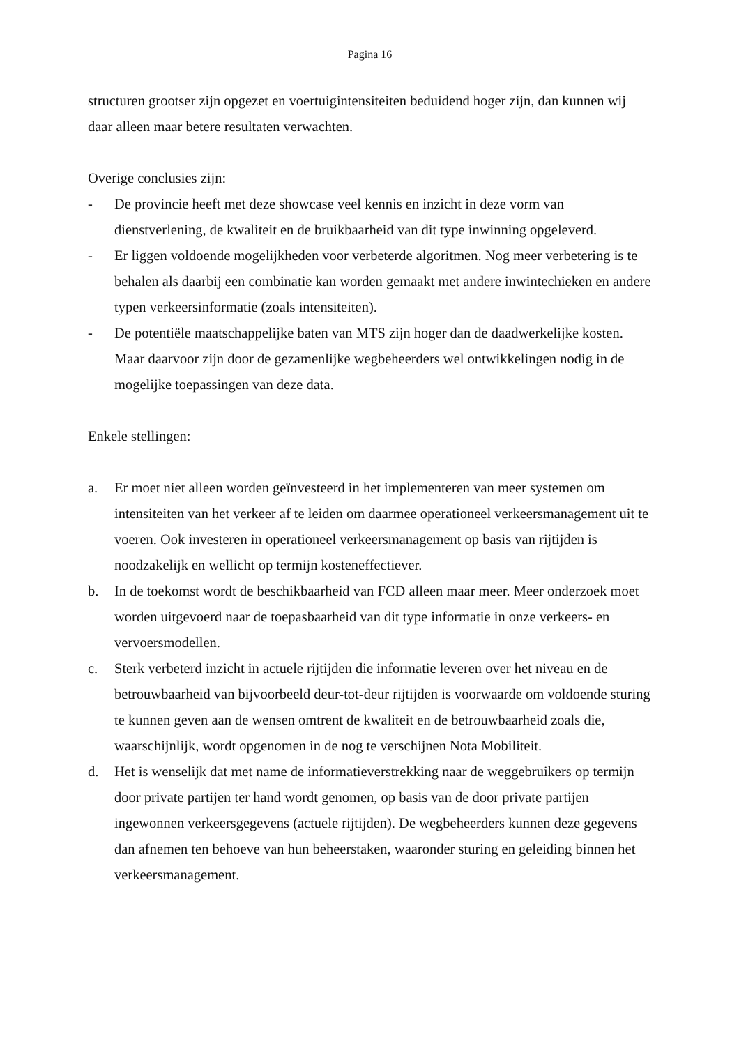Pagina 16
structuren grootser zijn opgezet en voertuigintensiteiten beduidend hoger zijn, dan kunnen wij daar alleen maar betere resultaten verwachten.
Overige conclusies zijn:
- De provincie heeft met deze showcase veel kennis en inzicht in deze vorm van dienstverlening, de kwaliteit en de bruikbaarheid van dit type inwinning opgeleverd.
- Er liggen voldoende mogelijkheden voor verbeterde algoritmen. Nog meer verbetering is te behalen als daarbij een combinatie kan worden gemaakt met andere inwintechieken en andere typen verkeersinformatie (zoals intensiteiten).
- De potentiële maatschappelijke baten van MTS zijn hoger dan de daadwerkelijke kosten. Maar daarvoor zijn door de gezamenlijke wegbeheerders wel ontwikkelingen nodig in de mogelijke toepassingen van deze data.
Enkele stellingen:
a. Er moet niet alleen worden geïnvesteerd in het implementeren van meer systemen om intensiteiten van het verkeer af te leiden om daarmee operationeel verkeersmanagement uit te voeren. Ook investeren in operationeel verkeersmanagement op basis van rijtijden is noodzakelijk en wellicht op termijn kosteneffectiever.
b. In de toekomst wordt de beschikbaarheid van FCD alleen maar meer. Meer onderzoek moet worden uitgevoerd naar de toepasbaarheid van dit type informatie in onze verkeers- en vervoersmodellen.
c. Sterk verbeterd inzicht in actuele rijtijden die informatie leveren over het niveau en de betrouwbaarheid van bijvoorbeeld deur-tot-deur rijtijden is voorwaarde om voldoende sturing te kunnen geven aan de wensen omtrent de kwaliteit en de betrouwbaarheid zoals die, waarschijnlijk, wordt opgenomen in de nog te verschijnen Nota Mobiliteit.
d. Het is wenselijk dat met name de informatieverstrekking naar de weggebruikers op termijn door private partijen ter hand wordt genomen, op basis van de door private partijen ingewonnen verkeersgegevens (actuele rijtijden). De wegbeheerders kunnen deze gegevens dan afnemen ten behoeve van hun beheerstaken, waaronder sturing en geleiding binnen het verkeersmanagement.